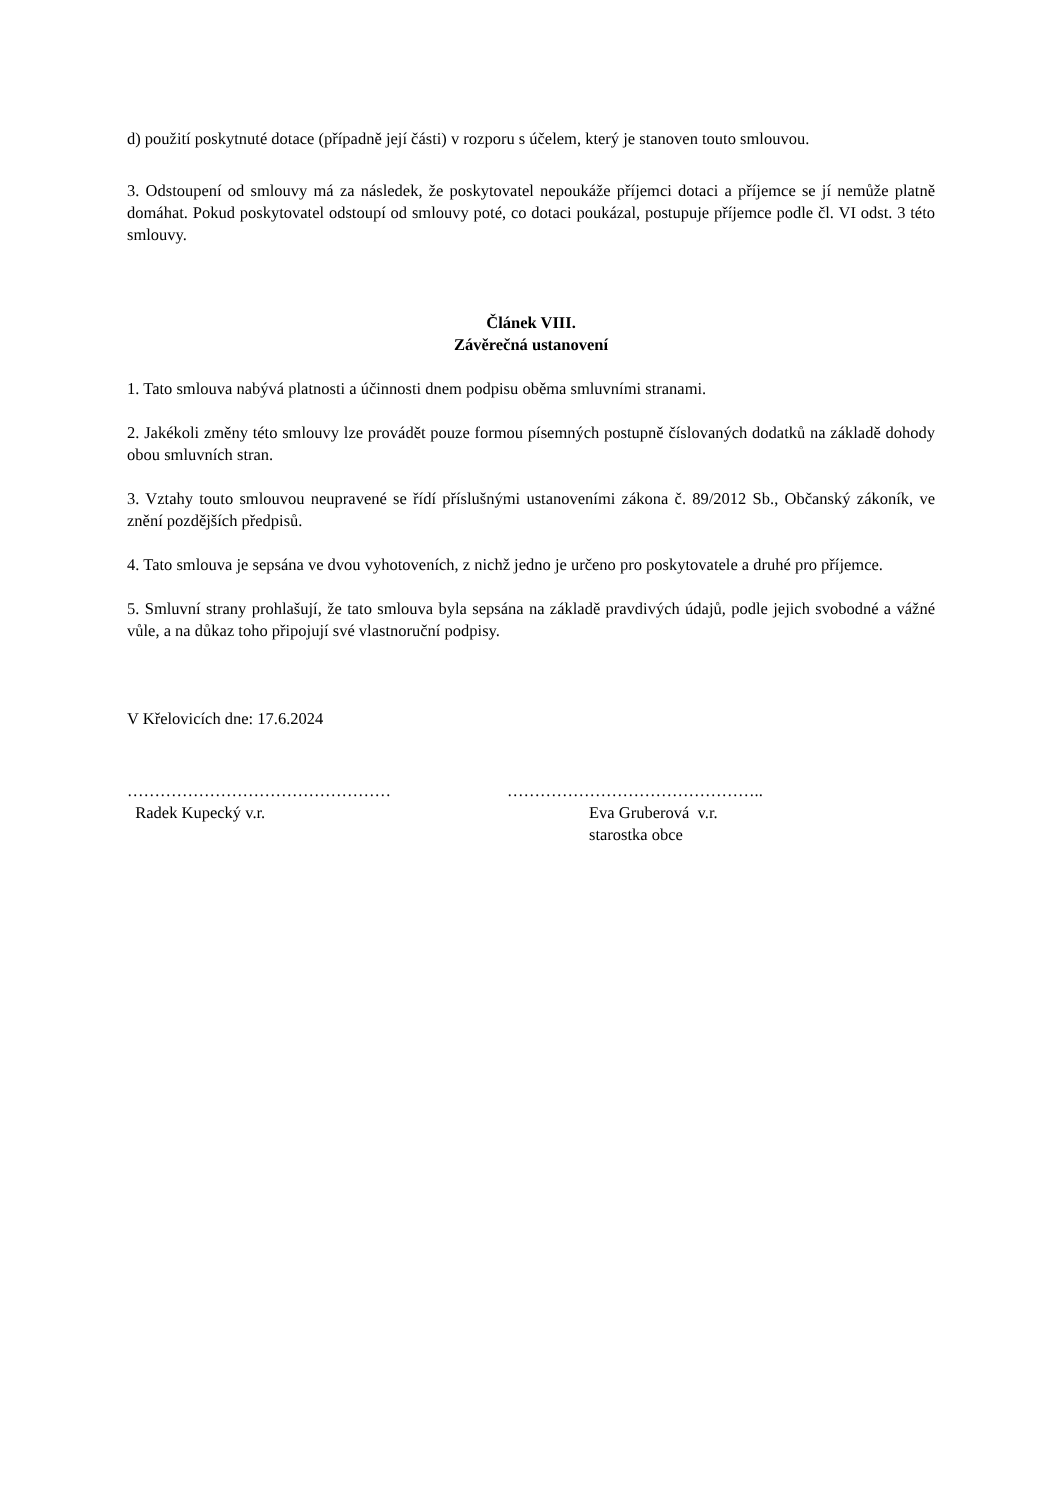d) použití poskytnuté dotace (případně její části) v rozporu s účelem, který je stanoven touto smlouvou.
3. Odstoupení od smlouvy má za následek, že poskytovatel nepoukáže příjemci dotaci a příjemce se jí nemůže platně domáhat. Pokud poskytovatel odstoupí od smlouvy poté, co dotaci poukázal, postupuje příjemce podle čl. VI odst. 3 této smlouvy.
Článek VIII.
Závěrečná ustanovení
1. Tato smlouva nabývá platnosti a účinnosti dnem podpisu oběma smluvními stranami.
2. Jakékoli změny této smlouvy lze provádět pouze formou písemných postupně číslovaných dodatků na základě dohody obou smluvních stran.
3. Vztahy touto smlouvou neupravené se řídí příslušnými ustanoveními zákona č. 89/2012 Sb., Občanský zákoník, ve znění pozdějších předpisů.
4. Tato smlouva je sepsána ve dvou vyhotoveních, z nichž jedno je určeno pro poskytovatele a druhé pro příjemce.
5. Smluvní strany prohlašují, že tato smlouva byla sepsána na základě pravdivých údajů, podle jejich svobodné a vážné vůle, a na důkaz toho připojují své vlastnoruční podpisy.
V Křelovicích dne: 17.6.2024
…………………………………………
Radek Kupecký v.r.
………………………………………..
Eva Gruberová v.r.
starostka obce